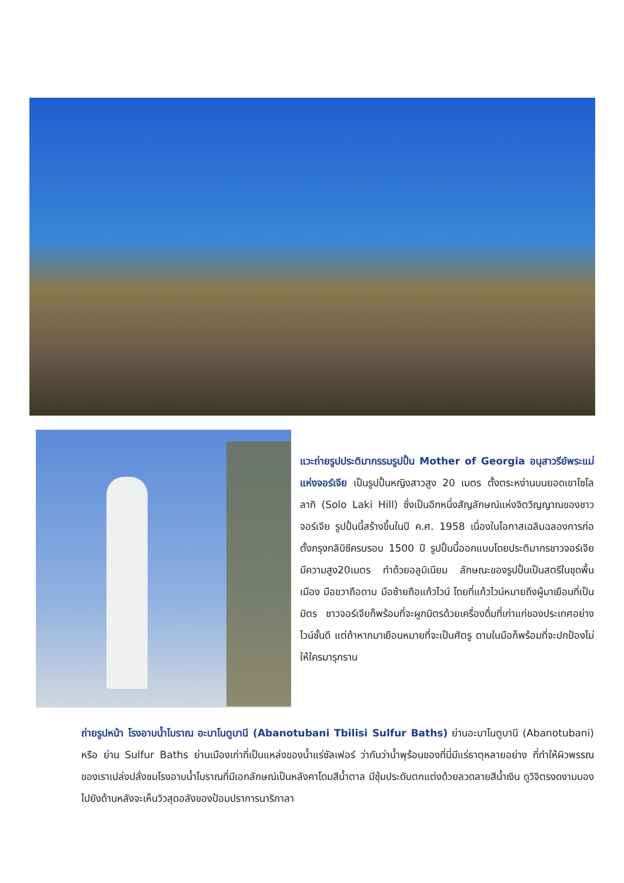แวะถ่ายรูปประติมากรรมรูปปั้น Mother of Georgia อนุสาวรีย์พระแม่แห่งจอร์เจีย เป็นรูปปั้นหญิงสาวสูง 20 เมตร ตั้งตระหง่านบนยอดเขาโซโลลากิ (Solo Laki Hill) ซึ่งเป็นอีกหนึ่งสัญลักษณ์แห่งจิตวิญญาณของชาวจอร์เจีย รูปปั้นนี้สร้างขึ้นในปี ค.ศ. 1958 เนื่องในโอกาสเฉลิมฉลองการก่อตั้งกรุงทลิบิซีครบรอบ 1500 ปี รูปปั้นนี้ออกแบบโดยประติมากรชาวจอร์เจีย มีความสูง20เมตร ทำด้วยอลูมิเนียม ลักษณะของรูปปั้นเป็นสตรีในชุดพื้นเมือง มือขวาถือดาบ มือซ้ายถือแก้วไวน์ โดยที่แก้วไวน์หมายถึงผู้มาเยือนที่เป็นมิตร ชาวจอร์เจียก็พร้อมที่จะผูกมิตรด้วยเครื่องดื่มที่เก่าแก่ของประเทศอย่างไวน์ชั้นดี แต่ถ้าหากมาเยือนหมายที่จะเป็นศัตรู ดาบในมือก็พร้อมที่จะปกป้องไม่ให้ใครมารุกราน
ถ่ายรูปหน้า โรงอาบน้ำโบราณ อะบาโนตูบานี (Abanotubani Tbilisi Sulfur Baths) ย่านอะบาโนตูบานี (Abanotubani) หรือ ย่าน Sulfur Baths ย่านเมืองเก่าที่เป็นแหล่งของน้ำแร่ซัลเฟอร์ ว่ากันว่าน้ำพุร้อนของที่นี่มีแร่ธาตุหลายอย่าง ที่ทำให้ผิวพรรณของเราเปล่งปลั่งชมโรงอาบน้ำโบราณที่มีเอกลักษณ์เป็นหลังคาโดมสีน้ำตาล มีซุ้มประดับตกแต่งด้วยลวดลายสีน้ำเงิน ดูวิจิตรงดงามมองไปยังด้านหลังจะเห็นวิวสุดอลังของป้อมปราการนาริกาลา